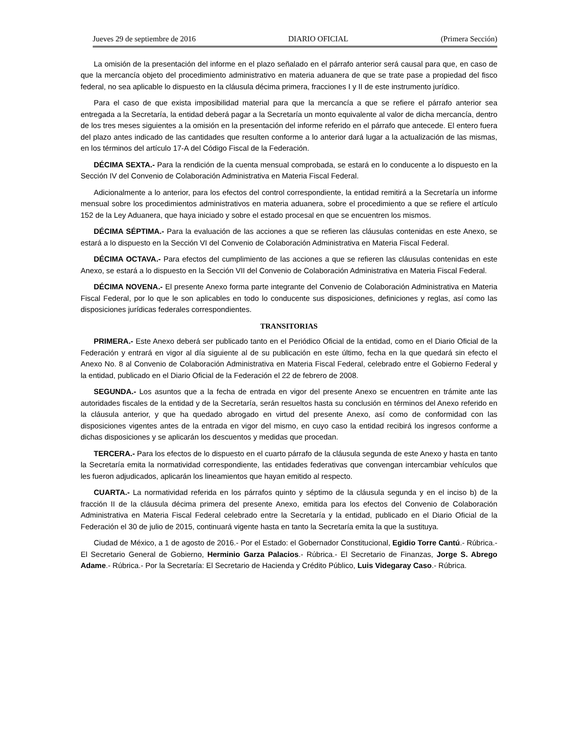Jueves 29 de septiembre de 2016 DIARIO OFICIAL (Primera Sección)
La omisión de la presentación del informe en el plazo señalado en el párrafo anterior será causal para que, en caso de que la mercancía objeto del procedimiento administrativo en materia aduanera de que se trate pase a propiedad del fisco federal, no sea aplicable lo dispuesto en la cláusula décima primera, fracciones I y II de este instrumento jurídico.
Para el caso de que exista imposibilidad material para que la mercancía a que se refiere el párrafo anterior sea entregada a la Secretaría, la entidad deberá pagar a la Secretaría un monto equivalente al valor de dicha mercancía, dentro de los tres meses siguientes a la omisión en la presentación del informe referido en el párrafo que antecede. El entero fuera del plazo antes indicado de las cantidades que resulten conforme a lo anterior dará lugar a la actualización de las mismas, en los términos del artículo 17-A del Código Fiscal de la Federación.
DÉCIMA SEXTA.- Para la rendición de la cuenta mensual comprobada, se estará en lo conducente a lo dispuesto en la Sección IV del Convenio de Colaboración Administrativa en Materia Fiscal Federal.
Adicionalmente a lo anterior, para los efectos del control correspondiente, la entidad remitirá a la Secretaría un informe mensual sobre los procedimientos administrativos en materia aduanera, sobre el procedimiento a que se refiere el artículo 152 de la Ley Aduanera, que haya iniciado y sobre el estado procesal en que se encuentren los mismos.
DÉCIMA SÉPTIMA.- Para la evaluación de las acciones a que se refieren las cláusulas contenidas en este Anexo, se estará a lo dispuesto en la Sección VI del Convenio de Colaboración Administrativa en Materia Fiscal Federal.
DÉCIMA OCTAVA.- Para efectos del cumplimiento de las acciones a que se refieren las cláusulas contenidas en este Anexo, se estará a lo dispuesto en la Sección VII del Convenio de Colaboración Administrativa en Materia Fiscal Federal.
DÉCIMA NOVENA.- El presente Anexo forma parte integrante del Convenio de Colaboración Administrativa en Materia Fiscal Federal, por lo que le son aplicables en todo lo conducente sus disposiciones, definiciones y reglas, así como las disposiciones jurídicas federales correspondientes.
TRANSITORIAS
PRIMERA.- Este Anexo deberá ser publicado tanto en el Periódico Oficial de la entidad, como en el Diario Oficial de la Federación y entrará en vigor al día siguiente al de su publicación en este último, fecha en la que quedará sin efecto el Anexo No. 8 al Convenio de Colaboración Administrativa en Materia Fiscal Federal, celebrado entre el Gobierno Federal y la entidad, publicado en el Diario Oficial de la Federación el 22 de febrero de 2008.
SEGUNDA.- Los asuntos que a la fecha de entrada en vigor del presente Anexo se encuentren en trámite ante las autoridades fiscales de la entidad y de la Secretaría, serán resueltos hasta su conclusión en términos del Anexo referido en la cláusula anterior, y que ha quedado abrogado en virtud del presente Anexo, así como de conformidad con las disposiciones vigentes antes de la entrada en vigor del mismo, en cuyo caso la entidad recibirá los ingresos conforme a dichas disposiciones y se aplicarán los descuentos y medidas que procedan.
TERCERA.- Para los efectos de lo dispuesto en el cuarto párrafo de la cláusula segunda de este Anexo y hasta en tanto la Secretaría emita la normatividad correspondiente, las entidades federativas que convengan intercambiar vehículos que les fueron adjudicados, aplicarán los lineamientos que hayan emitido al respecto.
CUARTA.- La normatividad referida en los párrafos quinto y séptimo de la cláusula segunda y en el inciso b) de la fracción II de la cláusula décima primera del presente Anexo, emitida para los efectos del Convenio de Colaboración Administrativa en Materia Fiscal Federal celebrado entre la Secretaría y la entidad, publicado en el Diario Oficial de la Federación el 30 de julio de 2015, continuará vigente hasta en tanto la Secretaría emita la que la sustituya.
Ciudad de México, a 1 de agosto de 2016.- Por el Estado: el Gobernador Constitucional, Egidio Torre Cantú.- Rúbrica.- El Secretario General de Gobierno, Herminio Garza Palacios.- Rúbrica.- El Secretario de Finanzas, Jorge S. Abrego Adame.- Rúbrica.- Por la Secretaría: El Secretario de Hacienda y Crédito Público, Luis Videgaray Caso.- Rúbrica.